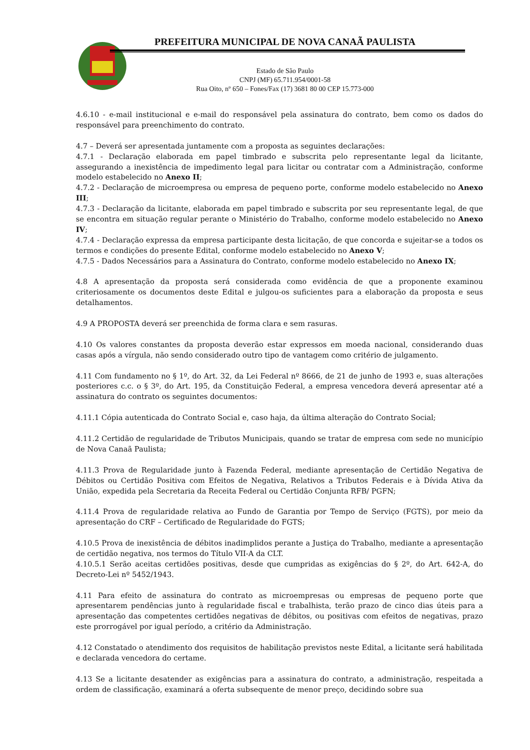PREFEITURA MUNICIPAL DE NOVA CANAÃ PAULISTA
Estado de São Paulo
CNPJ (MF) 65.711.954/0001-58
Rua Oito, nº 650 – Fones/Fax (17) 3681 80 00 CEP 15.773-000
4.6.10 - e-mail institucional e e-mail do responsável pela assinatura do contrato, bem como os dados do responsável para preenchimento do contrato.
4.7 – Deverá ser apresentada juntamente com a proposta as seguintes declarações:
4.7.1 - Declaração elaborada em papel timbrado e subscrita pelo representante legal da licitante, assegurando a inexistência de impedimento legal para licitar ou contratar com a Administração, conforme modelo estabelecido no Anexo II;
4.7.2 - Declaração de microempresa ou empresa de pequeno porte, conforme modelo estabelecido no Anexo III;
4.7.3 - Declaração da licitante, elaborada em papel timbrado e subscrita por seu representante legal, de que se encontra em situação regular perante o Ministério do Trabalho, conforme modelo estabelecido no Anexo IV;
4.7.4 - Declaração expressa da empresa participante desta licitação, de que concorda e sujeitar-se a todos os termos e condições do presente Edital, conforme modelo estabelecido no Anexo V;
4.7.5 - Dados Necessários para a Assinatura do Contrato, conforme modelo estabelecido no Anexo IX;
4.8 A apresentação da proposta será considerada como evidência de que a proponente examinou criteriosamente os documentos deste Edital e julgou-os suficientes para a elaboração da proposta e seus detalhamentos.
4.9 A PROPOSTA deverá ser preenchida de forma clara e sem rasuras.
4.10 Os valores constantes da proposta deverão estar expressos em moeda nacional, considerando duas casas após a vírgula, não sendo considerado outro tipo de vantagem como critério de julgamento.
4.11 Com fundamento no § 1º, do Art. 32, da Lei Federal nº 8666, de 21 de junho de 1993 e, suas alterações posteriores c.c. o § 3º, do Art. 195, da Constituição Federal, a empresa vencedora deverá apresentar até a assinatura do contrato os seguintes documentos:
4.11.1 Cópia autenticada do Contrato Social e, caso haja, da última alteração do Contrato Social;
4.11.2 Certidão de regularidade de Tributos Municipais, quando se tratar de empresa com sede no município de Nova Canaã Paulista;
4.11.3 Prova de Regularidade junto à Fazenda Federal, mediante apresentação de Certidão Negativa de Débitos ou Certidão Positiva com Efeitos de Negativa, Relativos a Tributos Federais e à Dívida Ativa da União, expedida pela Secretaria da Receita Federal ou Certidão Conjunta RFB/ PGFN;
4.11.4 Prova de regularidade relativa ao Fundo de Garantia por Tempo de Serviço (FGTS), por meio da apresentação do CRF – Certificado de Regularidade do FGTS;
4.10.5 Prova de inexistência de débitos inadimplidos perante a Justiça do Trabalho, mediante a apresentação de certidão negativa, nos termos do Título VII-A da CLT.
4.10.5.1 Serão aceitas certidões positivas, desde que cumpridas as exigências do § 2º, do Art. 642-A, do Decreto-Lei nº 5452/1943.
4.11 Para efeito de assinatura do contrato as microempresas ou empresas de pequeno porte que apresentarem pendências junto à regularidade fiscal e trabalhista, terão prazo de cinco dias úteis para a apresentação das competentes certidões negativas de débitos, ou positivas com efeitos de negativas, prazo este prorrogável por igual período, a critério da Administração.
4.12 Constatado o atendimento dos requisitos de habilitação previstos neste Edital, a licitante será habilitada e declarada vencedora do certame.
4.13 Se a licitante desatender as exigências para a assinatura do contrato, a administração, respeitada a ordem de classificação, examinará a oferta subsequente de menor preço, decidindo sobre sua